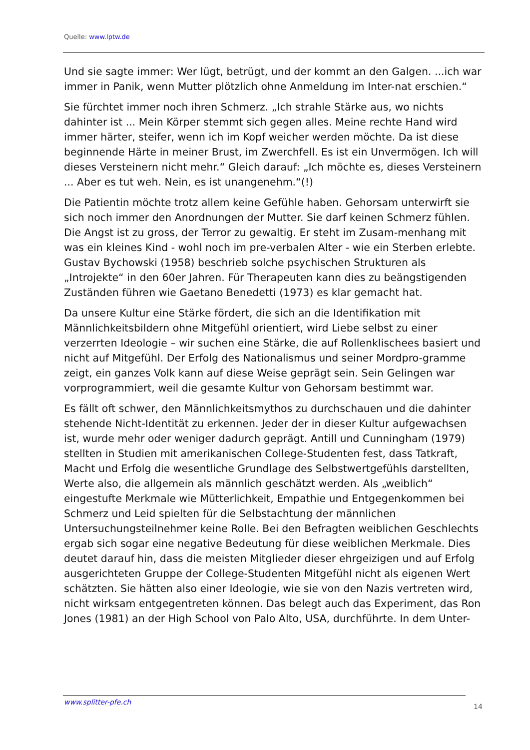Quelle: www.lptw.de
Und sie sagte immer: Wer lügt, betrügt, und der kommt an den Galgen. ...ich war immer in Panik, wenn Mutter plötzlich ohne Anmeldung im Inter-nat erschien.“
Sie fürchtet immer noch ihren Schmerz. „Ich strahle Stärke aus, wo nichts dahinter ist ... Mein Körper stemmt sich gegen alles. Meine rechte Hand wird immer härter, steifer, wenn ich im Kopf weicher werden möchte. Da ist diese beginnende Härte in meiner Brust, im Zwerchfell. Es ist ein Unvermögen. Ich will dieses Versteinern nicht mehr.“ Gleich darauf: „Ich möchte es, dieses Versteinern ... Aber es tut weh. Nein, es ist unangenehm.“(!)
Die Patientin möchte trotz allem keine Gefühle haben. Gehorsam unterwirft sie sich noch immer den Anordnungen der Mutter. Sie darf keinen Schmerz fühlen. Die Angst ist zu gross, der Terror zu gewaltig. Er steht im Zusam-menhang mit was ein kleines Kind - wohl noch im pre-verbalen Alter - wie ein Sterben erlebte. Gustav Bychowski (1958) beschrieb solche psychischen Strukturen als „Introjekte“ in den 60er Jahren. Für Therapeuten kann dies zu beängstigenden Zuständen führen wie Gaetano Benedetti (1973) es klar gemacht hat.
Da unsere Kultur eine Stärke fördert, die sich an die Identifikation mit Männlichkeitsbildern ohne Mitgefühl orientiert, wird Liebe selbst zu einer verzerrten Ideologie – wir suchen eine Stärke, die auf Rollenklischees basiert und nicht auf Mitgefühl. Der Erfolg des Nationalismus und seiner Mordpro-gramme zeigt, ein ganzes Volk kann auf diese Weise geprägt sein. Sein Gelingen war vorprogrammiert, weil die gesamte Kultur von Gehorsam bestimmt war.
Es fällt oft schwer, den Männlichkeitsmythos zu durchschauen und die dahinter stehende Nicht-Identität zu erkennen. Jeder der in dieser Kultur aufgewachsen ist, wurde mehr oder weniger dadurch geprägt. Antill und Cunningham (1979) stellten in Studien mit amerikanischen College-Studenten fest, dass Tatkraft, Macht und Erfolg die wesentliche Grundlage des Selbstwertgefühls darstellten, Werte also, die allgemein als männlich geschätzt werden. Als „weiblich“ eingestufte Merkmale wie Mütterlichkeit, Empathie und Entgegenkommen bei Schmerz und Leid spielten für die Selbstachtung der männlichen Untersuchungsteilnehmer keine Rolle. Bei den Befragten weiblichen Geschlechts ergab sich sogar eine negative Bedeutung für diese weiblichen Merkmale. Dies deutet darauf hin, dass die meisten Mitglieder dieser ehrgeizigen und auf Erfolg ausgerichteten Gruppe der College-Studenten Mitgefühl nicht als eigenen Wert schätzten. Sie hätten also einer Ideologie, wie sie von den Nazis vertreten wird, nicht wirksam entgegentreten können. Das belegt auch das Experiment, das Ron Jones (1981) an der High School von Palo Alto, USA, durchführte. In dem Unter-
www.splitter-pfe.ch
14